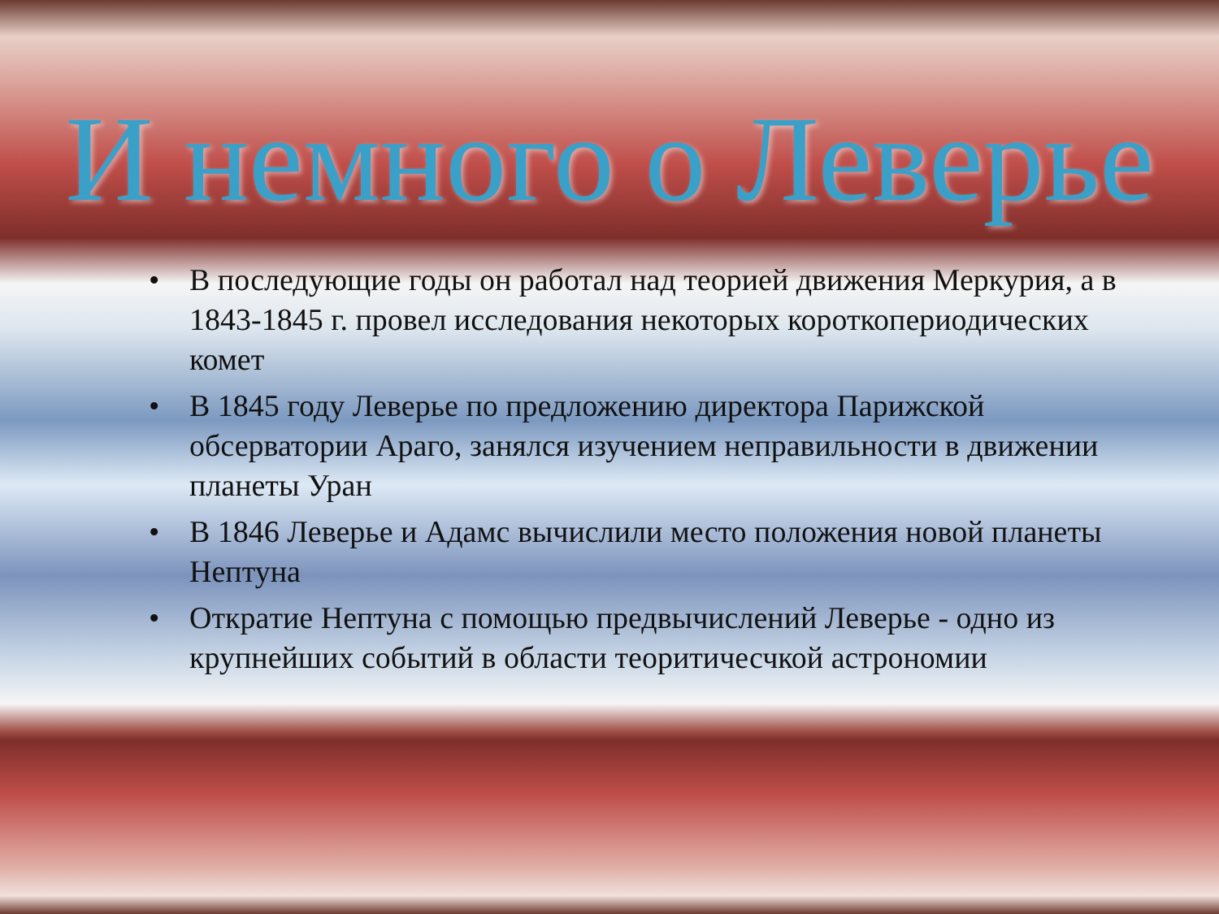И немного о Леверье
• В последующие годы он работал над теорией движения Меркурия, а в 1843-1845 г. провел исследования некоторых короткопериодических комет
• В 1845 году Леверье по предложению директора Парижской обсерватории Араго, занялся изучением неправильности в движении планеты Уран
• В 1846 Леверье и Адамс вычислили место положения новой планеты Нептуна
• Открaтие Нептуна с помощью предвычислений Леверье - одно из крупнейших событий в области теоритичесчкой астрономии